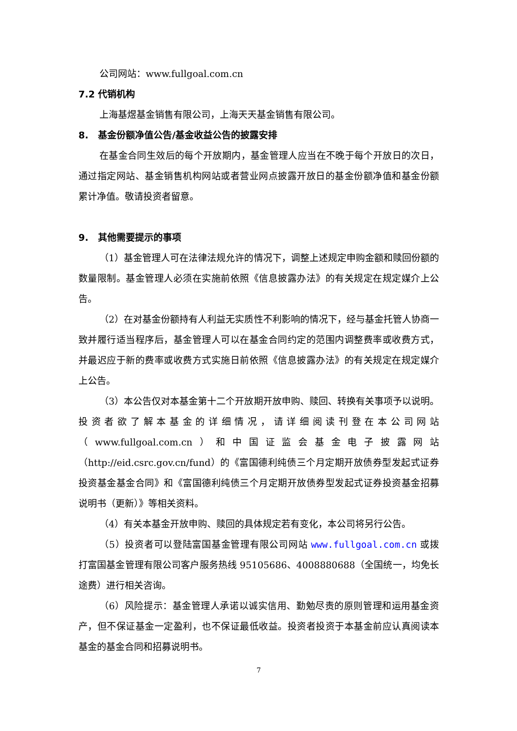公司网站：www.fullgoal.com.cn
7.2 代销机构
上海基煜基金销售有限公司，上海天天基金销售有限公司。
8. 基金份额净值公告/基金收益公告的披露安排
在基金合同生效后的每个开放期内，基金管理人应当在不晚于每个开放日的次日，通过指定网站、基金销售机构网站或者营业网点披露开放日的基金份额净值和基金份额累计净值。敬请投资者留意。
9. 其他需要提示的事项
（1）基金管理人可在法律法规允许的情况下，调整上述规定申购金额和赎回份额的数量限制。基金管理人必须在实施前依照《信息披露办法》的有关规定在规定媒介上公告。
（2）在对基金份额持有人利益无实质性不利影响的情况下，经与基金托管人协商一致并履行适当程序后，基金管理人可以在基金合同约定的范围内调整费率或收费方式，并最迟应于新的费率或收费方式实施日前依照《信息披露办法》的有关规定在规定媒介上公告。
（3）本公告仅对本基金第十二个开放期开放申购、赎回、转换有关事项予以说明。投资者欲了解本基金的详细情况，请详细阅读刊登在本公司网站（www.fullgoal.com.cn）和中国证监会基金电子披露网站（http://eid.csrc.gov.cn/fund）的《富国德利纯债三个月定期开放债券型发起式证券投资基金基金合同》和《富国德利纯债三个月定期开放债券型发起式证券投资基金招募说明书（更新）》等相关资料。
（4）有关本基金开放申购、赎回的具体规定若有变化，本公司将另行公告。
（5）投资者可以登陆富国基金管理有限公司网站 www.fullgoal.com.cn 或拨打富国基金管理有限公司客户服务热线 95105686、4008880688（全国统一，均免长途费）进行相关咨询。
（6）风险提示：基金管理人承诺以诚实信用、勤勉尽责的原则管理和运用基金资产，但不保证基金一定盈利，也不保证最低收益。投资者投资于本基金前应认真阅读本基金的基金合同和招募说明书。
7